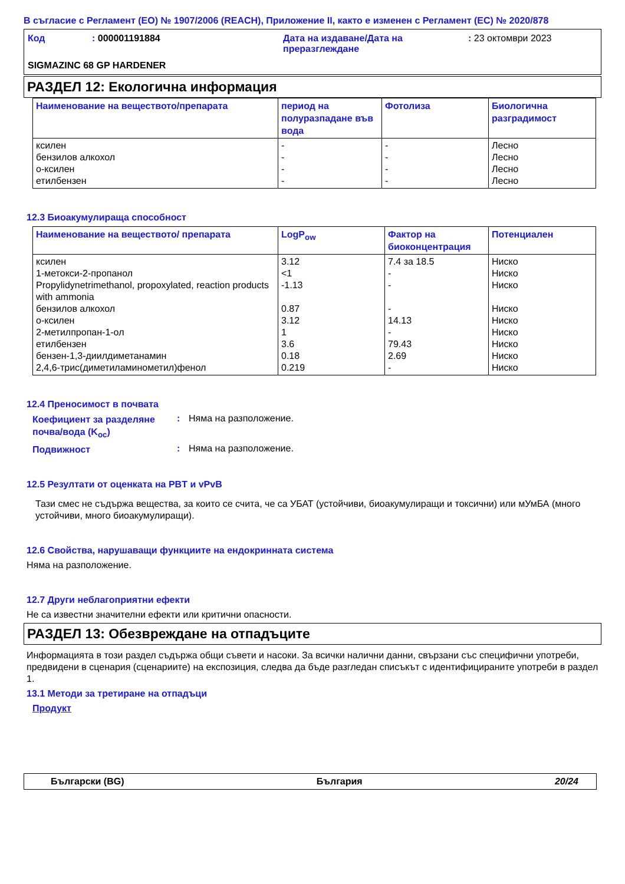В съгласие с Регламент (ЕО) № 1907/2006 (REACH), Приложение II, както е изменен с Регламент (ЕС) № 2020/878
| Код | : 000001191884 | Дата на издаване/Дата на преразглеждане | : 23 октомври 2023 |
| SIGMAZINC 68 GP HARDENER | | | |
РАЗДЕЛ 12: Екологична информация
| Наименование на веществото/препарата | период на полуразпадане във вода | Фотолиза | Биологична разградимост |
| --- | --- | --- | --- |
| ксилен бензилов алкохол о-ксилен етилбензен | - - - - | - - - - | Лесно Лесно Лесно Лесно |
12.3 Биоакумулираща способност
| Наименование на веществото/ препарата | LogP<sub>ow</sub> | Фактор на биоконцентрация | Потенциален |
| --- | --- | --- | --- |
| ксилен 1-метокси-2-пропанол Propylidynetrimethanol, propoxylated, reaction products with ammonia бензилов алкохол о-ксилен 2-метилпропан-1-ол етилбензен бензен-1,3-диилдиметанамин 2,4,6-трис(диметиламинометил)фенол | 3.12 <1 -1.13 0.87 3.12 1 3.6 0.18 0.219 | 7.4 за 18.5 - - - 14.13 - 79.43 2.69 - | Ниско Ниско Ниско Ниско Ниско Ниско Ниско Ниско Ниско |
12.4 Преносимост в почвата
Коефициент за разделяне почва/вода (K<sub>oc</sub>)
: Няма на разположение.
Подвижност
: Няма на разположение.
12.5 Резултати от оценката на PBT и vPvB
Тази смес не съдържа вещества, за които се счита, че са УБАТ (устойчиви, биоакумулиращи и токсични) или мУмБА (много устойчиви, много биоакумулиращи).
12.6 Свойства, нарушаващи функциите на ендокринната система
Няма на разположение.
12.7 Други неблагоприятни ефекти
Не са известни значителни ефекти или критични опасности.
РАЗДЕЛ 13: Обезвреждане на отпадъците
Информацията в този раздел съдържа общи съвети и насоки. За всички налични данни, свързани със специфични употреби, предвидени в сценария (сценариите) на експозиция, следва да бъде разгледан списъкът с идентифицираните употреби в раздел 1.
13.1 Методи за третиране на отпадъци
Продукт
Български (BG) България 20/24